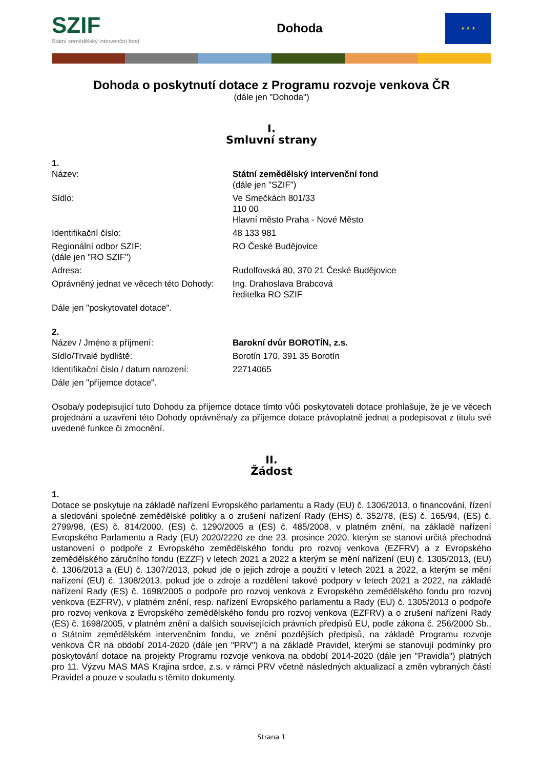SZIF
Státní zemědělský intervenční fond
Dohoda
★ ★ ★
Dohoda o poskytnutí dotace z Programu rozvoje venkova ČR
(dále jen "Dohoda")
I.
Smluvní strany
1.
Název: Státní zemědělský intervenční fond
(dále jen "SZIF")
Sídlo: Ve Smečkách 801/33
110 00
Hlavní město Praha - Nové Město
Identifikační číslo: 48 133 981
Regionální odbor SZIF:
(dále jen "RO SZIF")
RO České Budějovice
Adresa: Rudolfovská 80, 370 21 České Budějovice
Oprávněný jednat ve věcech této Dohody:
Ing. Drahoslava Brabcová
ředitelka RO SZIF
Dále jen "poskytovatel dotace".
2.
Název / Jméno a příjmení: Barokní dvůr BOROTÍN, z.s.
Sídlo/Trvalé bydliště: Borotín 170, 391 35 Borotín
Identifikační číslo / datum narození:
22714065
Dále jen "příjemce dotace".
Osoba/y podepisující tuto Dohodu za příjemce dotace tímto vůči poskytovateli dotace prohlašuje, že je ve věcech projednání a uzavření této Dohody oprávněna/y za příjemce dotace právoplatně jednat a podepisovat z titulu své uvedené funkce či zmocnění.
II.
Žádost
1.
Dotace se poskytuje na základě nařízení Evropského parlamentu a Rady (EU) č. 1306/2013, o financování, řízení a sledování společné zemědělské politiky a o zrušení nařízení Rady (EHS) č. 352/78, (ES) č. 165/94, (ES) č. 2799/98, (ES) č. 814/2000, (ES) č. 1290/2005 a (ES) č. 485/2008, v platném znění, na základě nařízení Evropského Parlamentu a Rady (EU) 2020/2220 ze dne 23. prosince 2020, kterým se stanoví určitá přechodná ustanovení o podpoře z Evropského zemědělského fondu pro rozvoj venkova (EZFRV) a z Evropského zemědělského záručního fondu (EZZF) v letech 2021 a 2022 a kterým se mění nařízení (EU) č. 1305/2013, (EU) č. 1306/2013 a (EU) č. 1307/2013, pokud jde o jejich zdroje a použití v letech 2021 a 2022, a kterým se mění nařízení (EU) č. 1308/2013, pokud jde o zdroje a rozdělení takové podpory v letech 2021 a 2022, na základě nařízení Rady (ES) č. 1698/2005 o podpoře pro rozvoj venkova z Evropského zemědělského fondu pro rozvoj venkova (EZFRV), v platném znění, resp. nařízení Evropského parlamentu a Rady (EU) č. 1305/2013 o podpoře pro rozvoj venkova z Evropského zemědělského fondu pro rozvoj venkova (EZFRV) a o zrušení nařízení Rady (ES) č. 1698/2005, v platném znění a dalších souvisejících právních předpisů EU, podle zákona č. 256/2000 Sb., o Státním zemědělském intervenčním fondu, ve znění pozdějších předpisů, na základě Programu rozvoje venkova ČR na období 2014-2020 (dále jen "PRV") a na základě Pravidel, kterými se stanovují podmínky pro poskytování dotace na projekty Programu rozvoje venkova na období 2014-2020 (dále jen "Pravidla") platných pro 11. Výzvu MAS MAS Krajina srdce, z.s. v rámci PRV včetně následných aktualizací a změn vybraných částí Pravidel a pouze v souladu s těmito dokumenty.
Strana 1